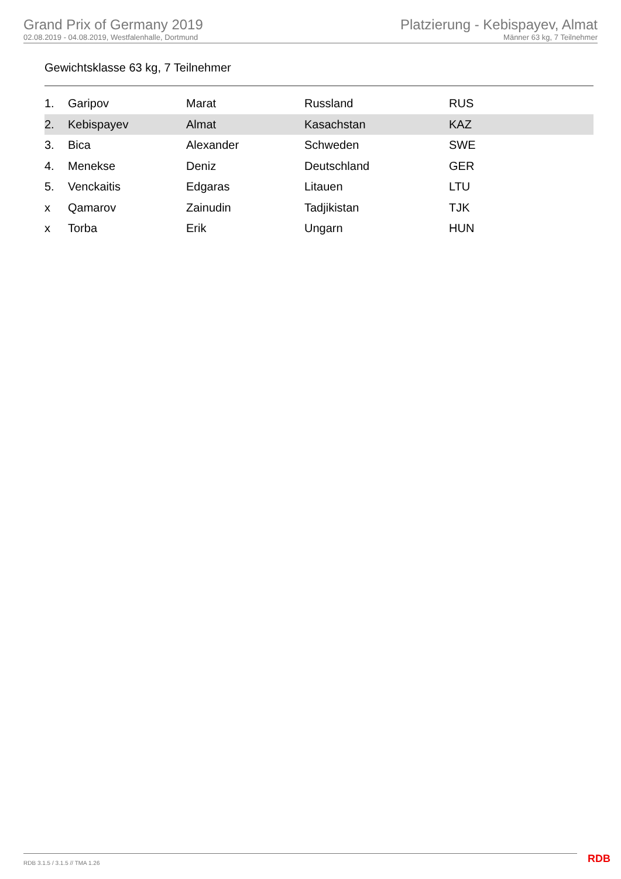Grand Prix of Germany 2019
02.08.2019 - 04.08.2019, Westfalenhalle, Dortmund
Platzierung - Kebispayev, Almat
Männer 63 kg, 7 Teilnehmer
Gewichtsklasse 63 kg, 7 Teilnehmer
| 1. | Garipov | Marat | Russland | RUS |
| 2. | Kebispayev | Almat | Kasachstan | KAZ |
| 3. | Bica | Alexander | Schweden | SWE |
| 4. | Menekse | Deniz | Deutschland | GER |
| 5. | Venckaitis | Edgaras | Litauen | LTU |
| x | Qamarov | Zainudin | Tadjikistan | TJK |
| x | Torba | Erik | Ungarn | HUN |
RDB 3.1.5 / 3.1.5 // TMA 1.26 RDB